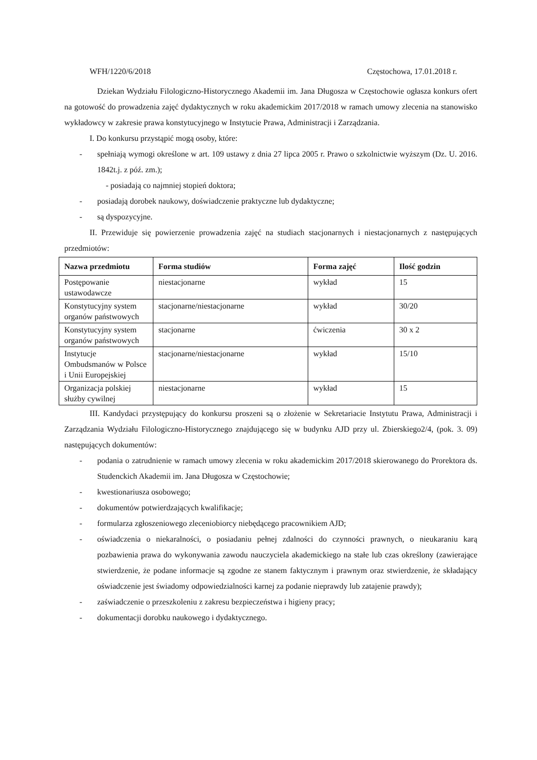WFH/1220/6/2018 Częstochowa, 17.01.2018 r.
Dziekan Wydziału Filologiczno-Historycznego Akademii im. Jana Długosza w Częstochowie ogłasza konkurs ofert na gotowość do prowadzenia zajęć dydaktycznych w roku akademickim 2017/2018 w ramach umowy zlecenia na stanowisko wykładowcy w zakresie prawa konstytucyjnego w Instytucie Prawa, Administracji i Zarządzania.
I. Do konkursu przystąpić mogą osoby, które:
- spełniają wymogi określone w art. 109 ustawy z dnia 27 lipca 2005 r. Prawo o szkolnictwie wyższym (Dz. U. 2016. 1842t.j. z póź. zm.);
- posiadają co najmniej stopień doktora;
- posiadają dorobek naukowy, doświadczenie praktyczne lub dydaktyczne;
- są dyspozycyjne.
II. Przewiduje się powierzenie prowadzenia zajęć na studiach stacjonarnych i niestacjonarnych z następujących przedmiotów:
| Nazwa przedmiotu | Forma studiów | Forma zajęć | Ilość godzin |
| --- | --- | --- | --- |
| Postępowanie ustawodawcze | niestacjonarne | wykład | 15 |
| Konstytucyjny system organów państwowych | stacjonarne/niestacjonarne | wykład | 30/20 |
| Konstytucyjny system organów państwowych | stacjonarne | ćwiczenia | 30 x 2 |
| Instytucje Ombudsmanów w Polsce i Unii Europejskiej | stacjonarne/niestacjonarne | wykład | 15/10 |
| Organizacja polskiej służby cywilnej | niestacjonarne | wykład | 15 |
III. Kandydaci przystępujący do konkursu proszeni są o złożenie w Sekretariacie Instytutu Prawa, Administracji i Zarządzania Wydziału Filologiczno-Historycznego znajdującego się w budynku AJD przy ul. Zbierskiego2/4, (pok. 3. 09) następujących dokumentów:
- podania o zatrudnienie w ramach umowy zlecenia w roku akademickim 2017/2018 skierowanego do Prorektora ds. Studenckich Akademii im. Jana Długosza w Częstochowie;
- kwestionariusza osobowego;
- dokumentów potwierdzających kwalifikacje;
- formularza zgłoszeniowego zleceniobiorcy niebędącego pracownikiem AJD;
- oświadczenia o niekaralności, o posiadaniu pełnej zdalności do czynności prawnych, o nieukaraniu karą pozbawienia prawa do wykonywania zawodu nauczyciela akademickiego na stałe lub czas określony (zawierające stwierdzenie, że podane informacje są zgodne ze stanem faktycznym i prawnym oraz stwierdzenie, że składający oświadczenie jest świadomy odpowiedzialności karnej za podanie nieprawdy lub zatajenie prawdy);
- zaświadczenie o przeszkoleniu z zakresu bezpieczeństwa i higieny pracy;
- dokumentacji dorobku naukowego i dydaktycznego.